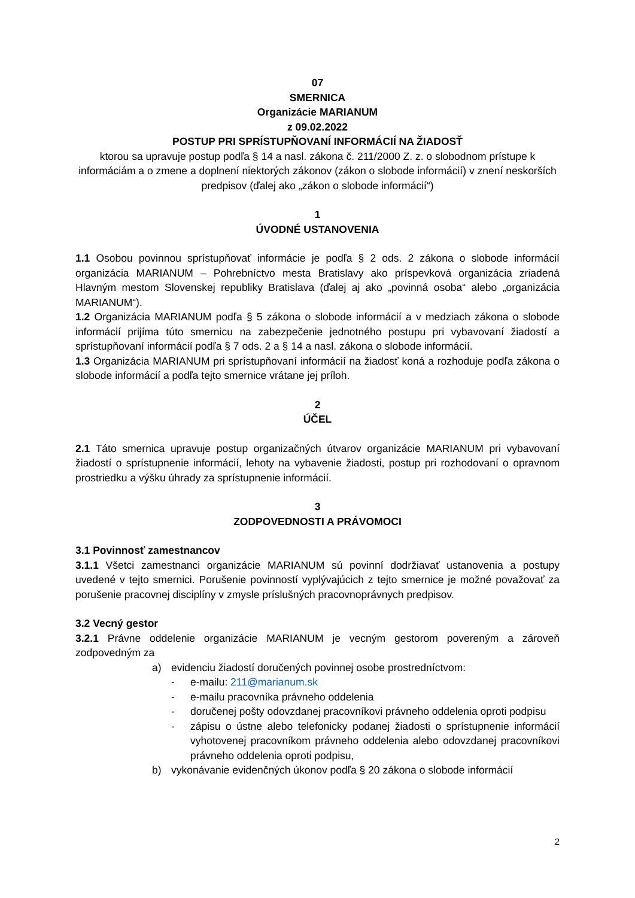07
SMERNICA
Organizácie MARIANUM
z 09.02.2022
POSTUP PRI SPRÍSTUPŇOVANÍ INFORMÁCIÍ NA ŽIADOSŤ
ktorou sa upravuje postup podľa § 14 a nasl. zákona č. 211/2000 Z. z. o slobodnom prístupe k informáciám a o zmene a doplnení niektorých zákonov (zákon o slobode informácií) v znení neskorších predpisov (ďalej ako „zákon o slobode informácií“)
1
ÚVODNÉ USTANOVENIA
1.1 Osobou povinnou sprístupňovať informácie je podľa § 2 ods. 2 zákona o slobode informácií organizácia MARIANUM – Pohrebníctvo mesta Bratislavy ako príspevková organizácia zriadená Hlavným mestom Slovenskej republiky Bratislava (ďalej aj ako „povinná osoba“ alebo „organizácia MARIANUM“).
1.2 Organizácia MARIANUM podľa § 5 zákona o slobode informácií a v medziach zákona o slobode informácií prijíma túto smernicu na zabezpečenie jednotného postupu pri vybavovaní žiadostí a sprístupňovaní informácií podľa § 7 ods. 2 a § 14 a nasl. zákona o slobode informácií.
1.3 Organizácia MARIANUM pri sprístupňovaní informácií na žiadosť koná a rozhoduje podľa zákona o slobode informácií a podľa tejto smernice vrátane jej príloh.
2
ÚČEL
2.1 Táto smernica upravuje postup organizačných útvarov organizácie MARIANUM pri vybavovaní žiadostí o sprístupnenie informácií, lehoty na vybavenie žiadosti, postup pri rozhodovaní o opravnom prostriedku a výšku úhrady za sprístupnenie informácií.
3
ZODPOVEDNOSTI A PRÁVOMOCI
3.1 Povinnosť zamestnancov
3.1.1 Všetci zamestnanci organizácie MARIANUM sú povinní dodržiavať ustanovenia a postupy uvedené v tejto smernici. Porušenie povinností vyplývajúcich z tejto smernice je možné považovať za porušenie pracovnej disciplíny v zmysle príslušných pracovnoprávnych predpisov.
3.2 Vecný gestor
3.2.1 Právne oddelenie organizácie MARIANUM je vecným gestorom povereným a zároveň zodpovedným za
a) evidenciu žiadostí doručených povinnej osobe prostredníctvom:
- e-mailu: 211@marianum.sk
- e-mailu pracovníka právneho oddelenia
- doručenej pošty odovzdanej pracovníkovi právneho oddelenia oproti podpisu
- zápisu o ústne alebo telefonicky podanej žiadosti o sprístupnenie informácií vyhotovenej pracovníkom právneho oddelenia alebo odovzdanej pracovníkovi právneho oddelenia oproti podpisu,
b) vykonávanie evidenčných úkonov podľa § 20 zákona o slobode informácií
2